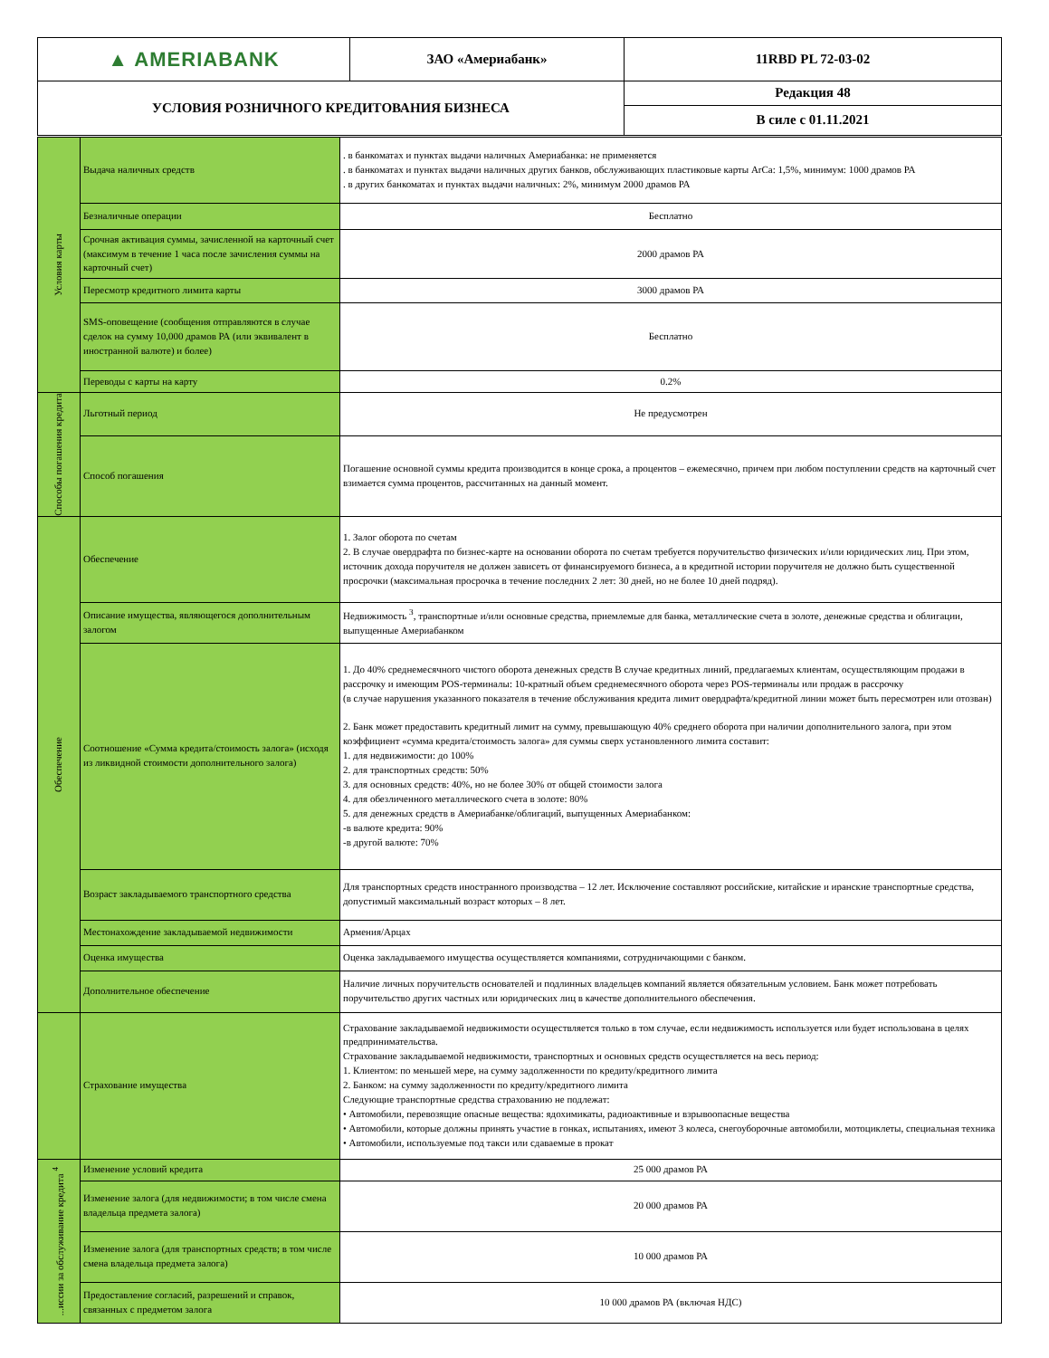| ▲ AMERIABANK | ЗАО «Америабанк» | 11RBD PL 72-03-02 |
| УСЛОВИЯ РОЗНИЧНОГО КРЕДИТОВАНИЯ БИЗНЕСА | | Редакция 48 |
| | | В силе с 01.11.2021 |
| Условия карты | Выдача наличных средств | . в банкоматах и пунктах выдачи наличных Америабанка: не применяется . в банкоматах и пунктах выдачи наличных других банков, обслуживающих пластиковые карты ArCa: 1,5%, минимум: 1000 драмов РА . в других банкоматах и пунктах выдачи наличных: 2%, минимум 2000 драмов РА |
| | Безналичные операции | Бесплатно |
| | Срочная активация суммы, зачисленной на карточный счет (максимум в течение 1 часа после зачисления суммы на карточный счет) | 2000 драмов РА |
| | Пересмотр кредитного лимита карты | 3000 драмов РА |
| | SMS-оповещение (сообщения отправляются в случае сделок на сумму 10,000 драмов РА (или эквивалент в иностранной валюте) и более) | Бесплатно |
| | Переводы с карты на карту | 0.2% |
| Способы погашения кредита | Льготный период | Не предусмотрен |
| | Способ погашения | Погашение основной суммы кредита производится в конце срока, а процентов – ежемесячно, причем при любом поступлении средств на карточный счет взимается сумма процентов, рассчитанных на данный момент. |
| Обеспечение | Обеспечение | 1. Залог оборота по счетам 2. В случае овердрафта по бизнес-карте на основании оборота по счетам требуется поручительство физических и/или юридических лиц. При этом, источник дохода поручителя не должен зависеть от финансируемого бизнеса, а в кредитной истории поручителя не должно быть существенной просрочки (максимальная просрочка в течение последних 2 лет: 30 дней, но не более 10 дней подряд). |
| | Описание имущества, являющегося дополнительным залогом | Недвижимость <sup>3</sup>, транспортные и/или основные средства, приемлемые для банка, металлические счета в золоте, денежные средства и облигации, выпущенные Америабанком |
| | Соотношение «Сумма кредита/стоимость залога» (исходя из ликвидной стоимости дополнительного залога) | 1. До 40% среднемесячного чистого оборота денежных средств В случае кредитных линий, предлагаемых клиентам, осуществляющим продажи в рассрочку и имеющим POS-терминалы: 10-кратный объем среднемесячного оборота через POS-терминалы или продаж в рассрочку (в случае нарушения указанного показателя в течение обслуживания кредита лимит овердрафта/кредитной линии может быть пересмотрен или отозван) 2. Банк может предоставить кредитный лимит на сумму, превышающую 40% среднего оборота при наличии дополнительного залога, при этом коэффициент «сумма кредита/стоимость залога» для суммы сверх установленного лимита составит: 1. для недвижимости: до 100% 2. для транспортных средств: 50% 3. для основных средств: 40%, но не более 30% от общей стоимости залога 4. для обезличенного металлического счета в золоте: 80% 5. для денежных средств в Америабанке/облигаций, выпущенных Америабанком: -в валюте кредита: 90% -в другой валюте: 70% |
| | Возраст закладываемого транспортного средства | Для транспортных средств иностранного производства – 12 лет. Исключение составляют российские, китайские и иранские транспортные средства, допустимый максимальный возраст которых – 8 лет. |
| | Местонахождение закладываемой недвижимости | Армения/Арцах |
| | Оценка имущества | Оценка закладываемого имущества осуществляется компаниями, сотрудничающими с банком. |
| | Дополнительное обеспечение | Наличие личных поручительств основателей и подлинных владельцев компаний является обязательным условием. Банк может потребовать поручительство других частных или юридических лиц в качестве дополнительного обеспечения. |
| | Страхование имущества | Страхование закладываемой недвижимости осуществляется только в том случае, если недвижимость используется или будет использована в целях предпринимательства. Страхование закладываемой недвижимости, транспортных и основных средств осуществляется на весь период: 1. Клиентом: по меньшей мере, на сумму задолженности по кредиту/кредитного лимита 2. Банком: на сумму задолженности по кредиту/кредитного лимита Следующие транспортные средства страхованию не подлежат: • Автомобили, перевозящие опасные вещества: ядохимикаты, радиоактивные и взрывоопасные вещества • Автомобили, которые должны принять участие в гонках, испытаниях, имеют 3 колеса, снегоуборочные автомобили, мотоциклеты, специальная техника • Автомобили, используемые под такси или сдаваемые в прокат |
| ...иссии за обслуживание кредита <sup>4</sup> | Изменение условий кредита | 25 000 драмов РА |
| | Изменение залога (для недвижимости; в том числе смена владельца предмета залога) | 20 000 драмов РА |
| | Изменение залога (для транспортных средств; в том числе смена владельца предмета залога) | 10 000 драмов РА |
| | Предоставление согласий, разрешений и справок, связанных с предметом залога | 10 000 драмов РА (включая НДС) |